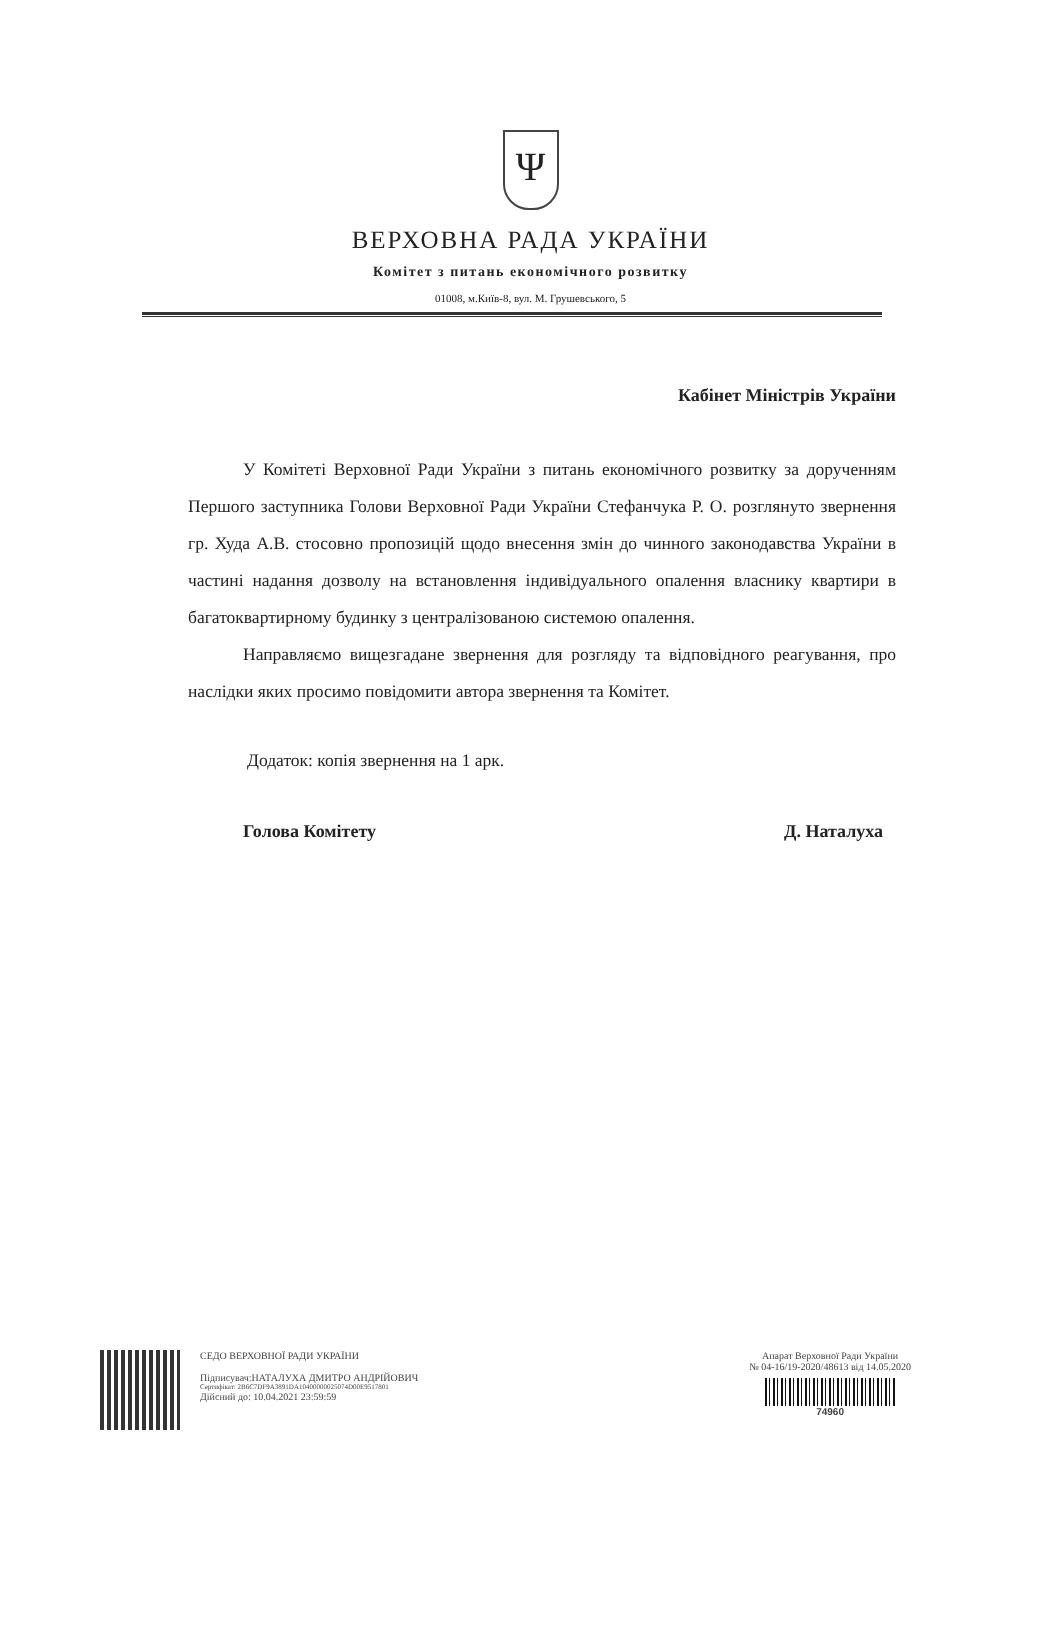Ψ
ВЕРХОВНА РАДА УКРАЇНИ
Комітет з питань економічного розвитку
01008, м.Київ-8, вул. М. Грушевського, 5
Кабінет Міністрів України
У Комітеті Верховної Ради України з питань економічного розвитку за дорученням Першого заступника Голови Верховної Ради України Стефанчука Р. О. розглянуто звернення гр. Худа А.В. стосовно пропозицій щодо внесення змін до чинного законодавства України в частині надання дозволу на встановлення індивідуального опалення власнику квартири в багатоквартирному будинку з централізованою системою опалення.
Направляємо вищезгадане звернення для розгляду та відповідного реагування, про наслідки яких просимо повідомити автора звернення та Комітет.
Додаток: копія звернення на 1 арк.
Голова Комітету Д. Наталуха
СЕДО ВЕРХОВНОЇ РАДИ УКРАЇНИ
Підписувач:НАТАЛУХА ДМИТРО АНДРІЙОВИЧ
Сертифікат: 2B6C7DF9A3891DA10400000025074D00E9517801
Дійсний до: 10.04.2021 23:59:59
Апарат Верховної Ради України
№ 04-16/19-2020/48613 від 14.05.2020
74960